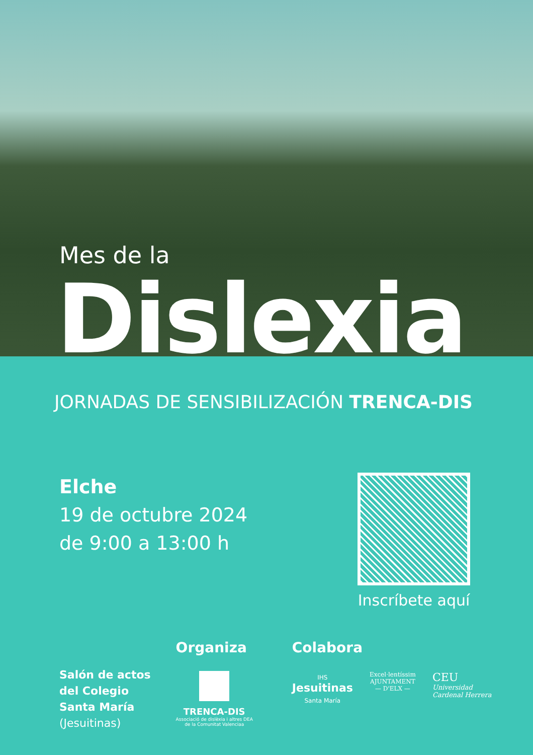Mes de la
Dislexia
JORNADAS DE SENSIBILIZACIÓN TRENCA-DIS
Elche
19 de octubre 2024
de 9:00 a 13:00 h
Inscríbete aquí
Salón de actos
del Colegio
Santa María
(Jesuitinas)
Organiza
TRENCA-DIS Associació de dislèxia i altres DEA
de la Comunitat Valenciaa
Colabora
IHS
Jesuitinas
Santa María
Excel·lentíssim
AJUNTAMENT
— D'ELX —
CEU
Universidad
Cardenal Herrera